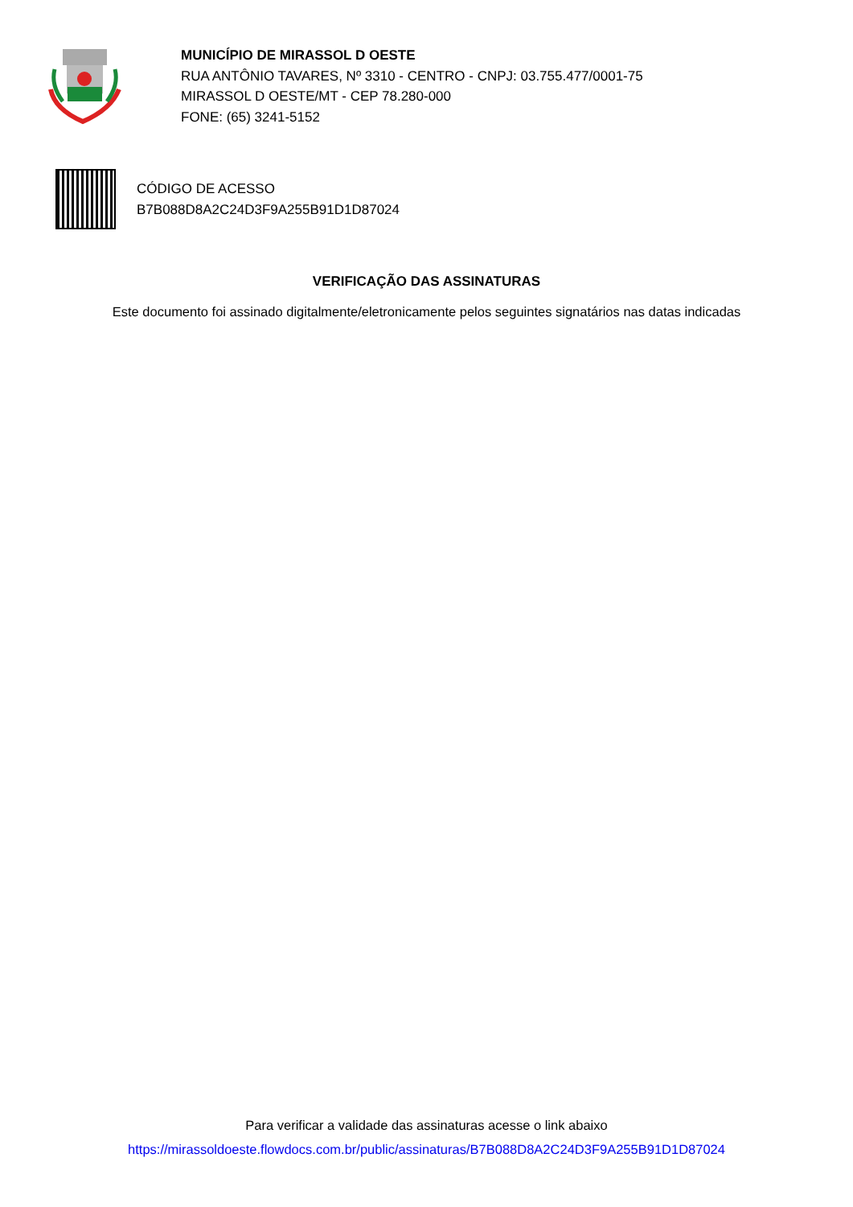MUNICÍPIO DE MIRASSOL D OESTE
RUA ANTÔNIO TAVARES, Nº 3310 - CENTRO - CNPJ: 03.755.477/0001-75
MIRASSOL D OESTE/MT - CEP 78.280-000
FONE: (65) 3241-5152
CÓDIGO DE ACESSO
B7B088D8A2C24D3F9A255B91D1D87024
VERIFICAÇÃO DAS ASSINATURAS
Este documento foi assinado digitalmente/eletronicamente pelos seguintes signatários nas datas indicadas
Para verificar a validade das assinaturas acesse o link abaixo
https://mirassoldoeste.flowdocs.com.br/public/assinaturas/B7B088D8A2C24D3F9A255B91D1D87024